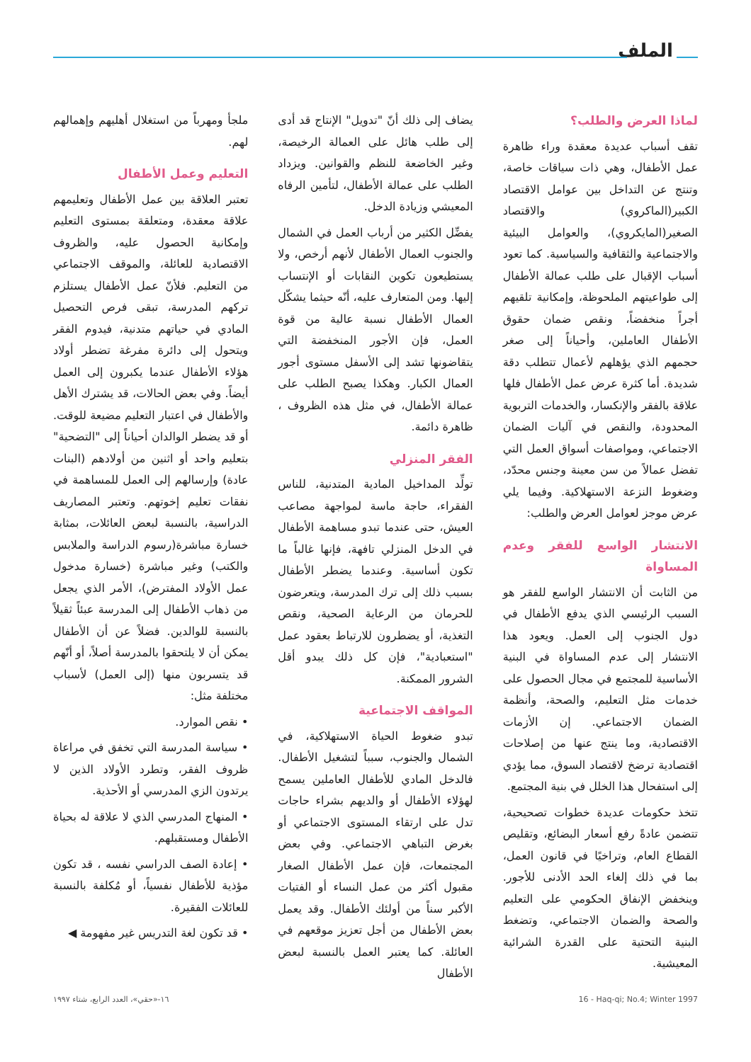الملف
لماذا العرض والطلب؟
تقف أسباب عديدة معقدة وراء ظاهرة عمل الأطفال، وهي ذات سياقات خاصة، وتنتج عن التداخل بين عوامل الاقتصاد الكبير(الماكروي) والاقتصاد الصغير(المايكروي)، والعوامل البيئية والاجتماعية والثقافية والسياسية. كما تعود أسباب الإقبال على طلب عمالة الأطفال إلى طواعيتهم الملحوظة، وإمكانية تلقيهم أجراً منخفضاً، ونقص ضمان حقوق الأطفال العاملين، وأحياناً إلى صغر حجمهم الذي يؤهلهم لأعمال تتطلب دقة شديدة. أما كثرة عرض عمل الأطفال فلها علاقة بالفقر والإنكسار، والخدمات التربوية المحدودة، والنقص في آليات الضمان الاجتماعي، ومواصفات أسواق العمل التي تفضل عمالاً من سن معينة وجنس محدّد، وضغوط النزعة الاستهلاكية. وفيما يلي عرض موجز لعوامل العرض والطلب:
الانتشار الواسع للفقر وعدم المساواة
من الثابت أن الانتشار الواسع للفقر هو السبب الرئيسي الذي يدفع الأطفال في دول الجنوب إلى العمل. ويعود هذا الانتشار إلى عدم المساواة في البنية الأساسية للمجتمع في مجال الحصول على خدمات مثل التعليم، والصحة، وأنظمة الضمان الاجتماعي. إن الأزمات الاقتصادية، وما ينتج عنها من إصلاحات اقتصادية ترضخ لاقتصاد السوق، مما يؤدي إلى استفحال هذا الخلل في بنية المجتمع.
تتخذ حكومات عديدة خطوات تصحيحية، تتضمن عادةً رفع أسعار البضائع، وتقليص القطاع العام، وتراخيًا في قانون العمل، بما في ذلك إلغاء الحد الأدنى للأجور. وينخفض الإنفاق الحكومي على التعليم والصحة والضمان الاجتماعي، وتضغط البنية التحتية على القدرة الشرائية المعيشية.
يضاف إلى ذلك أنّ "تدويل" الإنتاج قد أدى إلى طلب هائل على العمالة الرخيصة، وغير الخاضعة للنظم والقوانين. ويزداد الطلب على عمالة الأطفال، لتأمين الرفاه المعيشي وزيادة الدخل.
يفضِّل الكثير من أرباب العمل في الشمال والجنوب العمال الأطفال لأنهم أرخص، ولا يستطيعون تكوين النقابات أو الإنتساب إليها. ومن المتعارف عليه، أنّه حيثما يشكّل العمال الأطفال نسبة عالية من قوة العمل، فإن الأجور المنخفضة التي يتقاضونها تشد إلى الأسفل مستوى أجور العمال الكبار. وهكذا يصبح الطلب على عمالة الأطفال، في مثل هذه الظروف ، ظاهرة دائمة.
الفقر المنزلي
تولِّد المداخيل المادية المتدنية، للناس الفقراء، حاجة ماسة لمواجهة مصاعب العيش، حتى عندما تبدو مساهمة الأطفال في الدخل المنزلي تافهة، فإنها غالباً ما تكون أساسية. وعندما يضطر الأطفال بسبب ذلك إلى ترك المدرسة، ويتعرضون للحرمان من الرعاية الصحية، ونقص التغذية، أو يضطرون للارتباط بعقود عمل "استعبادية"، فإن كل ذلك يبدو أقل الشرور الممكنة.
المواقف الاجتماعية
تبدو ضغوط الحياة الاستهلاكية، في الشمال والجنوب، سبباً لتشغيل الأطفال. فالدخل المادي للأطفال العاملين يسمح لهؤلاء الأطفال أو والديهم بشراء حاجات تدل على ارتقاء المستوى الاجتماعي أو بغرض التباهي الاجتماعي. وفي بعض المجتمعات، فإن عمل الأطفال الصغار مقبول أكثر من عمل النساء أو الفتيات الأكبر سناً من أولئك الأطفال. وقد يعمل بعض الأطفال من أجل تعزيز موقعهم في العائلة. كما يعتبر العمل بالنسبة لبعض الأطفال
ملجأ ومهرباً من استغلال أهليهم وإهمالهم لهم.
التعليم وعمل الأطفال
تعتبر العلاقة بين عمل الأطفال وتعليمهم علاقة معقدة، ومتعلقة بمستوى التعليم وإمكانية الحصول عليه، والظروف الاقتصادية للعائلة، والموقف الاجتماعي من التعليم. فلأنّ عمل الأطفال يستلزم تركهم المدرسة، تبقى فرص التحصيل المادي في حياتهم متدنية، فيدوم الفقر ويتحول إلى دائرة مفرغة تضطر أولاد هؤلاء الأطفال عندما يكبرون إلى العمل أيضاً. وفي بعض الحالات، قد يشترك الأهل والأطفال في اعتبار التعليم مضيعة للوقت. أو قد يضطر الوالدان أحياناً إلى "التضحية" بتعليم واحد أو اثنين من أولادهم (البنات عادة) وإرسالهم إلى العمل للمساهمة في نفقات تعليم إخوتهم. وتعتبر المصاريف الدراسية، بالنسبة لبعض العائلات، بمثابة خسارة مباشرة(رسوم الدراسة والملابس والكتب) وغير مباشرة (خسارة مدخول عمل الأولاد المفترض)، الأمر الذي يجعل من ذهاب الأطفال إلى المدرسة عبئاً ثقيلاً بالنسبة للوالدين. فضلاً عن أن الأطفال يمكن أن لا يلتحقوا بالمدرسة أصلاً، أو أنّهم قد يتسربون منها (إلى العمل) لأسباب مختلفة مثل:
• نقص الموارد.
• سياسة المدرسة التي تخفق في مراعاة ظروف الفقر، وتطرد الأولاد الذين لا يرتدون الزي المدرسي أو الأحذية.
• المنهاج المدرسي الذي لا علاقة له بحياة الأطفال ومستقبلهم.
• إعادة الصف الدراسي نفسه ، قد تكون مؤذية للأطفال نفسياً، أو مُكلفة بالنسبة للعائلات الفقيرة.
• قد تكون لغة التدريس غير مفهومة ◀
١٦-«حقي»، العدد الرابع، شتاء ١٩٩٧ 16 - Haq-qi; No.4; Winter 1997